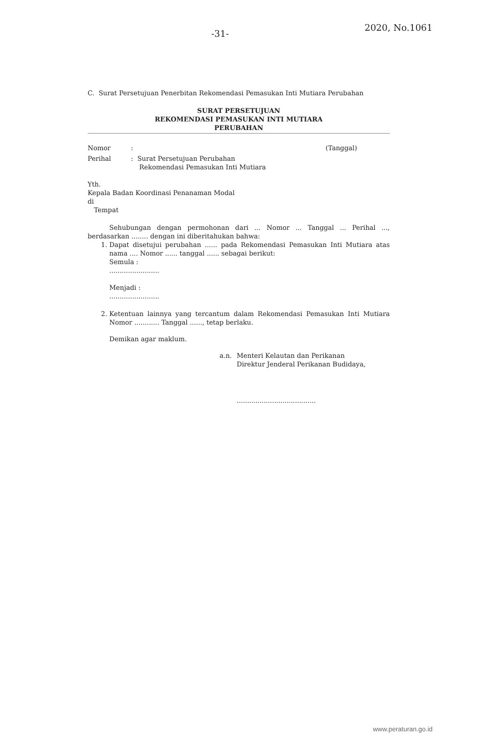-31-
2020, No.1061
C. Surat Persetujuan Penerbitan Rekomendasi Pemasukan Inti Mutiara Perubahan
SURAT PERSETUJUAN
REKOMENDASI PEMASUKAN INTI MUTIARA
PERUBAHAN
Nomor: (Tanggal)
Perihal: Surat Persetujuan Perubahan
Rekomendasi Pemasukan Inti Mutiara
Yth.
Kepala Badan Koordinasi Penanaman Modal
di
Tempat
Sehubungan dengan permohonan dari ... Nomor ... Tanggal ... Perihal ..., berdasarkan ........ dengan ini diberitahukan bahwa:
1. Dapat disetujui perubahan ...... pada Rekomendasi Pemasukan Inti Mutiara atas nama .... Nomor ...... tanggal ...... sebagai berikut:
Semula :
........................
Menjadi :
........................
2. Ketentuan lainnya yang tercantum dalam Rekomendasi Pemasukan Inti Mutiara Nomor ............ Tanggal ......, tetap berlaku.
Demikan agar maklum.
a.n. Menteri Kelautan dan Perikanan
Direktur Jenderal Perikanan Budidaya,
......................................
www.peraturan.go.id